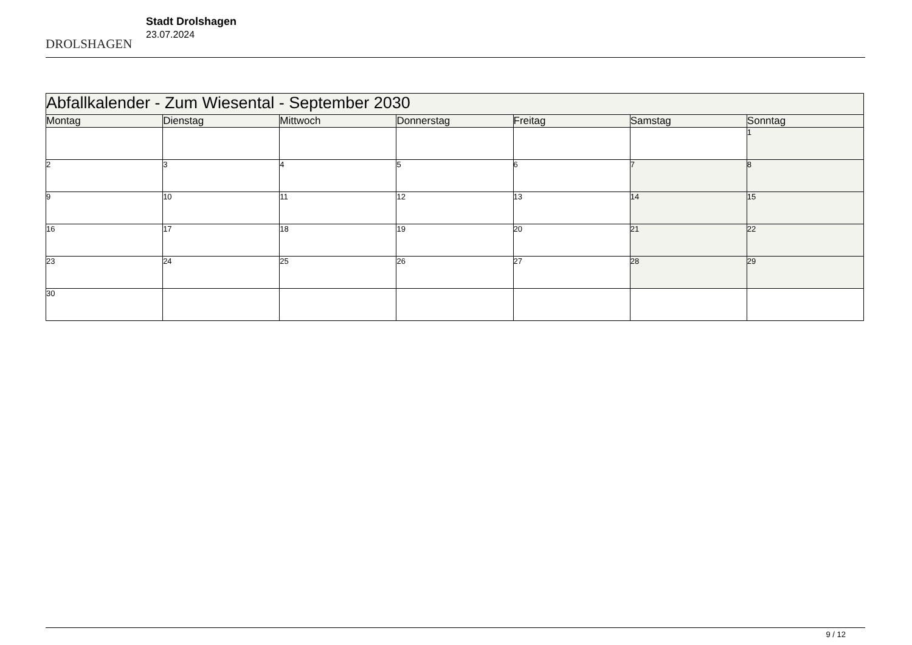DROLSHAGEN
Stadt Drolshagen
23.07.2024
| Abfallkalender - Zum Wiesental - September 2030 | | | | | | |
| --- | --- | --- | --- | --- | --- | --- |
| Montag | Dienstag | Mittwoch | Donnerstag | Freitag | Samstag | Sonntag |
| | | | | | | 1 |
| 2 | 3 | 4 | 5 | 6 | 7 | 8 |
| 9 | 10 | 11 | 12 | 13 | 14 | 15 |
| 16 | 17 | 18 | 19 | 20 | 21 | 22 |
| 23 | 24 | 25 | 26 | 27 | 28 | 29 |
| 30 | | | | | | |
9 / 12